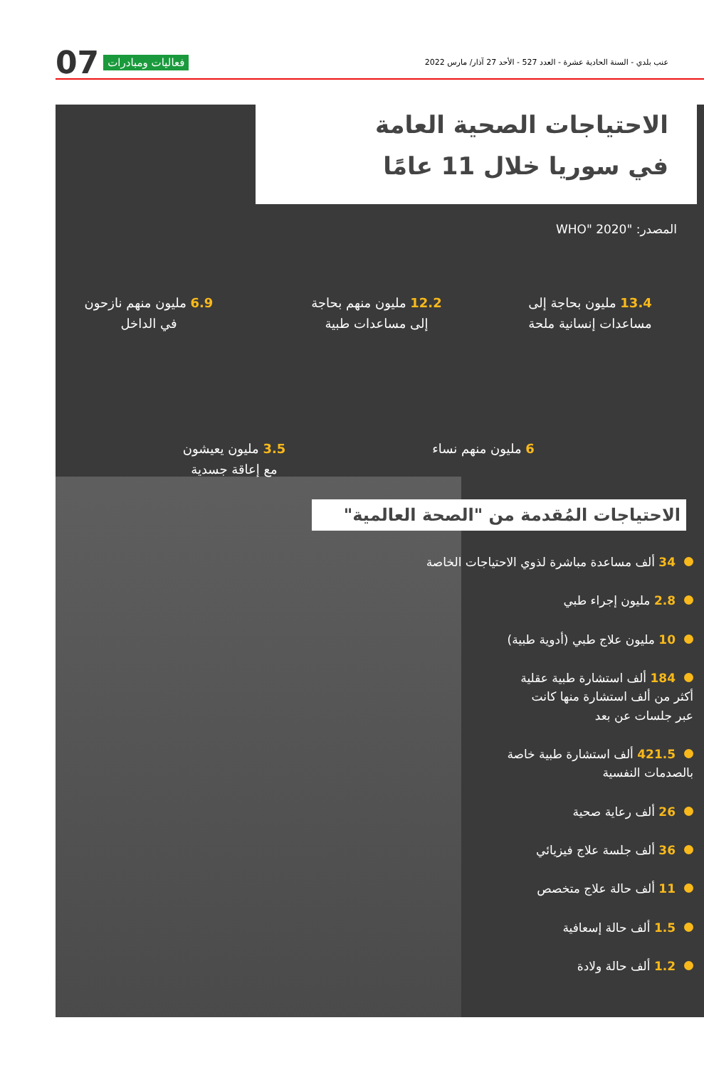عنب بلدي - السنة الحادية عشرة - العدد 527 - الأحد 27 آذار/ مارس 2022 فعاليات ومبادرات 07
الاحتياجات الصحية العامة
في سوريا خلال 11 عامًا
المصدر: "WHO" 2020
13.4 مليون بحاجة إلى
مساعدات إنسانية ملحة
12.2 مليون منهم بحاجة
إلى مساعدات طبية
6.9 مليون منهم نازحون
في الداخل
6 مليون منهم نساء
3.5 مليون يعيشون
مع إعاقة جسدية
الاحتياجات المُقدمة من "الصحة العالمية"
34 ألف مساعدة مباشرة لذوي الاحتياجات الخاصة
2.8 مليون إجراء طبي
10 مليون علاج طبي (أدوية طبية)
184 ألف استشارة طبية عقلية
أكثر من ألف استشارة منها كانت
عبر جلسات عن بعد
421.5 ألف استشارة طبية خاصة
بالصدمات النفسية
26 ألف رعاية صحية
36 ألف جلسة علاج فيزيائي
11 ألف حالة علاج متخصص
1.5 ألف حالة إسعافية
1.2 ألف حالة ولادة